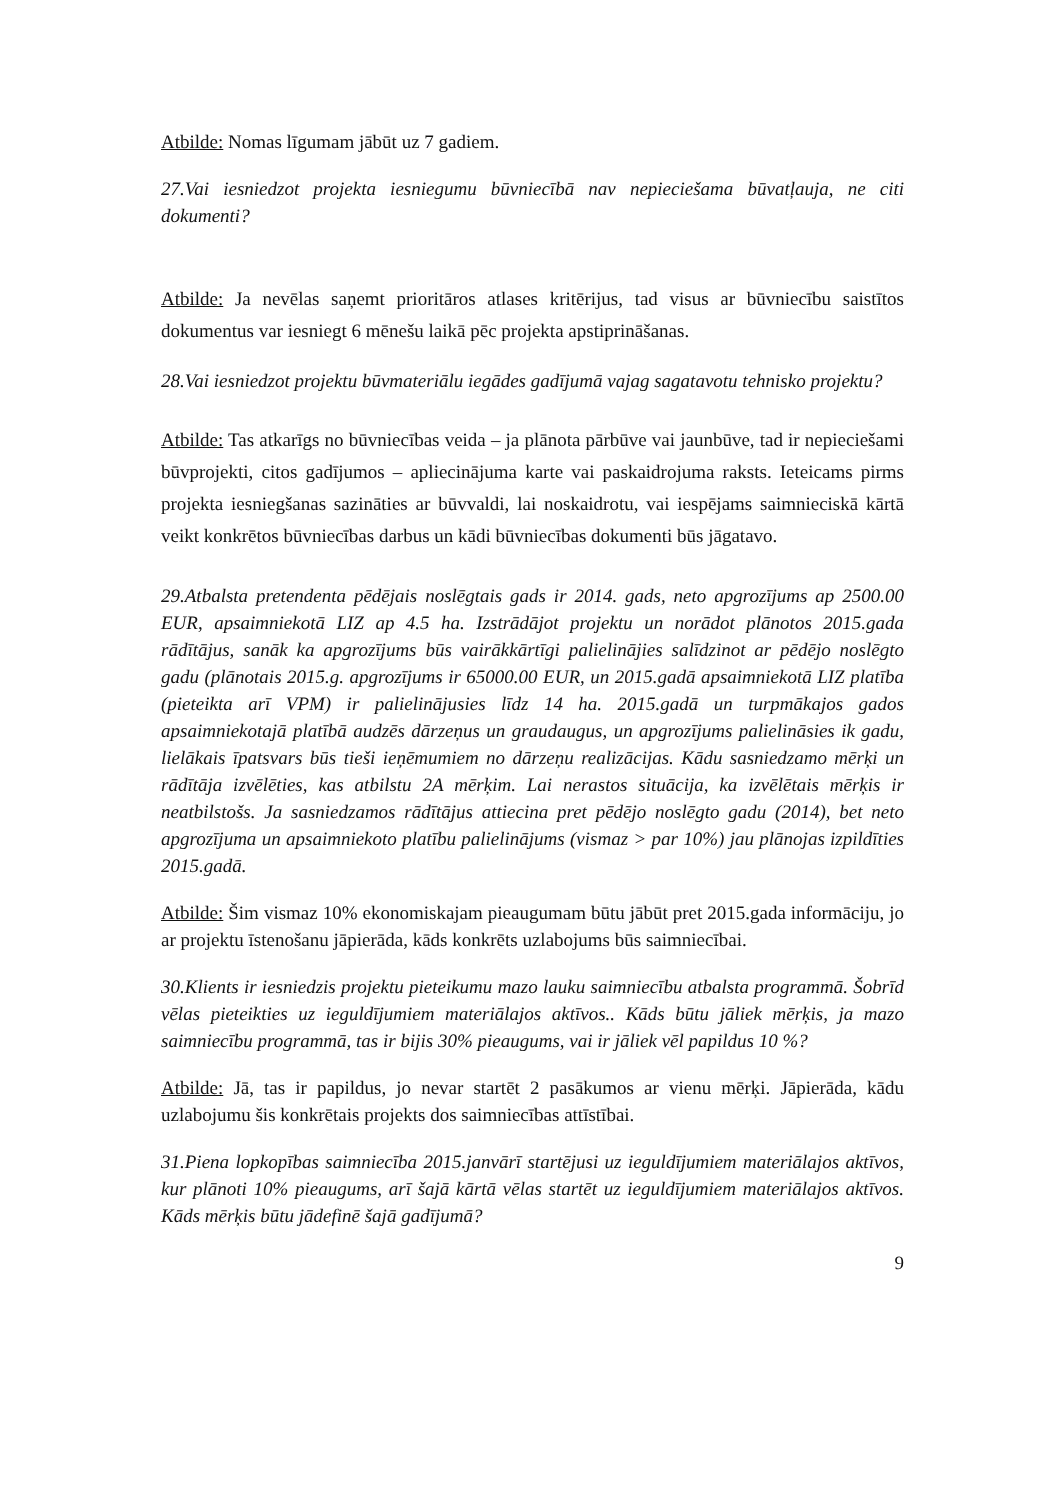Atbilde: Nomas līgumam jābūt uz 7 gadiem.
27.Vai iesniedzot projekta iesniegumu būvniecībā nav nepieciešama būvatļauja, ne citi dokumenti?
Atbilde: Ja nevēlas saņemt prioritāros atlases kritērijus, tad visus ar būvniecību saistītos dokumentus var iesniegt 6 mēnešu laikā pēc projekta apstiprināšanas.
28.Vai iesniedzot projektu būvmateriālu iegādes gadījumā vajag sagatavotu tehnisko projektu?
Atbilde: Tas atkarīgs no būvniecības veida – ja plānota pārbūve vai jaunbūve, tad ir nepieciešami būvprojekti, citos gadījumos – apliecinājuma karte vai paskaidrojuma raksts. Ieteicams pirms projekta iesniegšanas sazināties ar būvvaldi, lai noskaidrotu, vai iespējams saimnieciskā kārtā veikt konkrētos būvniecības darbus un kādi būvniecības dokumenti būs jāgatavo.
29.Atbalsta pretendenta pēdējais noslēgtais gads ir 2014. gads, neto apgrozījums ap 2500.00 EUR, apsaimniekotā LIZ ap 4.5 ha. Izstrādājot projektu un norādot plānotos 2015.gada rādītājus, sanāk ka apgrozījums būs vairākkārtīgi palielinājies salīdzinot ar pēdējo noslēgto gadu (plānotais 2015.g. apgrozījums ir 65000.00 EUR, un 2015.gadā apsaimniekotā LIZ platība (pieteikta arī VPM) ir palielinājusies līdz 14 ha. 2015.gadā un turpmākajos gados apsaimniekotajā platībā audzēs dārzeņus un graudaugus, un apgrozījums palielināsies ik gadu, lielākais īpatsvars būs tieši ieņēmumiem no dārzeņu realizācijas. Kādu sasniedzamo mērķi un rādītāja izvēlēties, kas atbilstu 2A mērķim. Lai nerastos situācija, ka izvēlētais mērķis ir neatbilstošs. Ja sasniedzamos rādītājus attiecina pret pēdējo noslēgto gadu (2014), bet neto apgrozījuma un apsaimniekoto platību palielinājums (vismaz > par 10%) jau plānojas izpildīties 2015.gadā.
Atbilde: Šim vismaz 10% ekonomiskajam pieaugumam būtu jābūt pret 2015.gada informāciju, jo ar projektu īstenošanu jāpierāda, kāds konkrēts uzlabojums būs saimniecībai.
30.Klients ir iesniedzis projektu pieteikumu mazo lauku saimniecību atbalsta programmā. Šobrīd vēlas pieteikties uz ieguldījumiem materiālajos aktīvos.. Kāds būtu jāliek mērķis, ja mazo saimniecību programmā, tas ir bijis 30% pieaugums, vai ir jāliek vēl papildus 10 %?
Atbilde: Jā, tas ir papildus, jo nevar startēt 2 pasākumos ar vienu mērķi. Jāpierāda, kādu uzlabojumu šis konkrētais projekts dos saimniecības attīstībai.
31.Piena lopkopības saimniecība 2015.janvārī startējusi uz ieguldījumiem materiālajos aktīvos, kur plānoti 10% pieaugums, arī šajā kārtā vēlas startēt uz ieguldījumiem materiālajos aktīvos. Kāds mērķis būtu jādefinē šajā gadījumā?
9